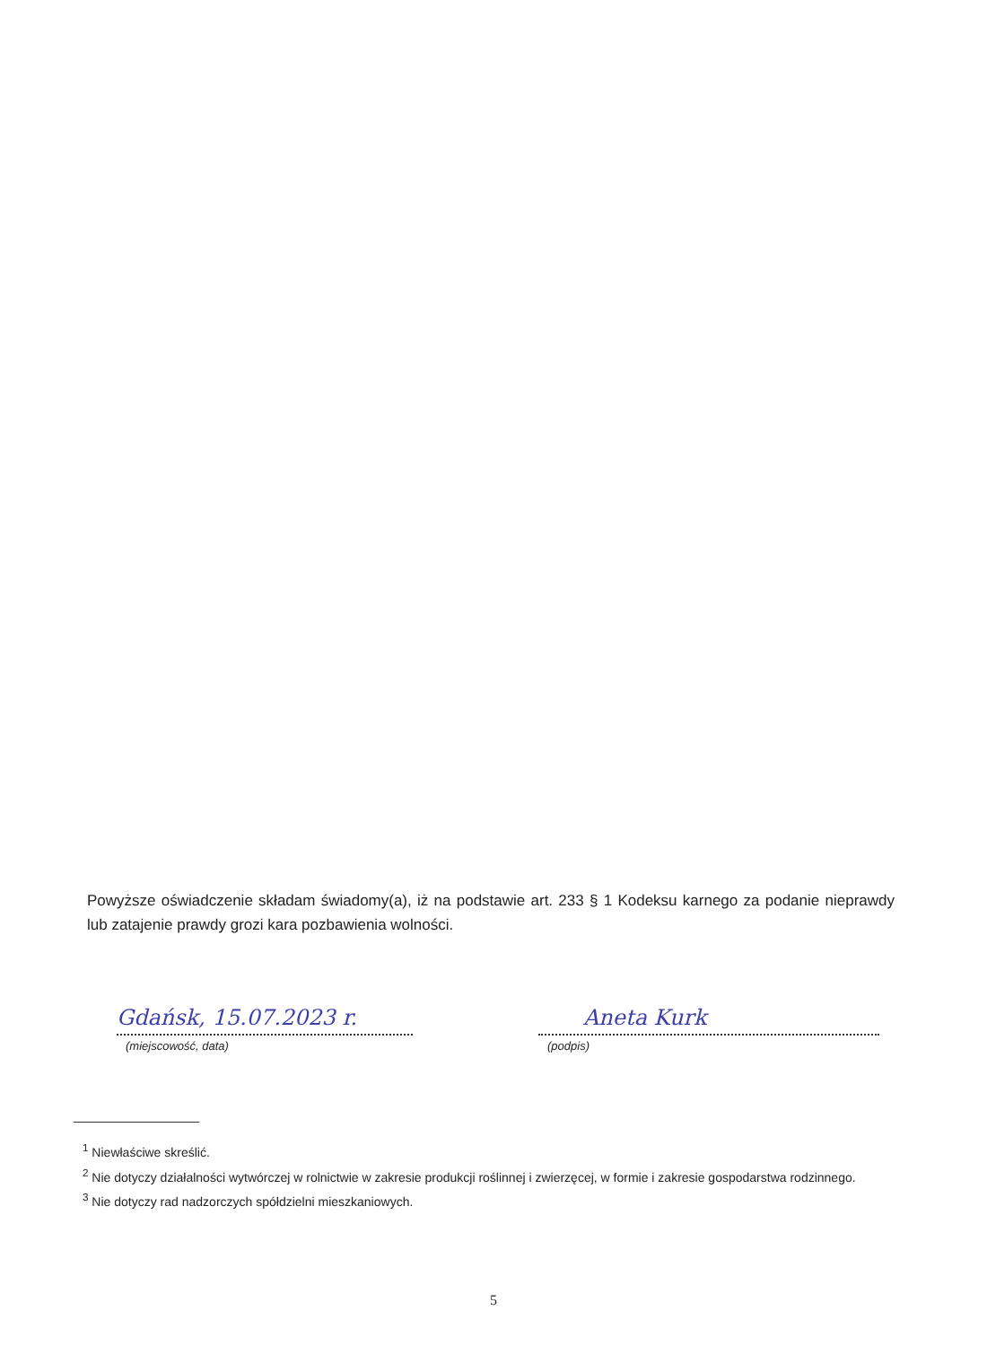Powyższe oświadczenie składam świadomy(a), iż na podstawie art. 233 § 1 Kodeksu karnego za podanie nieprawdy lub zatajenie prawdy grozi kara pozbawienia wolności.
Gdańsk, 15.07.2023 r.
(miejscowość, data)
Aneta Kurk
(podpis)
<sup>1</sup> Niewłaściwe skreślić.
<sup>2</sup> Nie dotyczy działalności wytwórczej w rolnictwie w zakresie produkcji roślinnej i zwierzęcej, w formie i zakresie gospodarstwa rodzinnego.
<sup>3</sup> Nie dotyczy rad nadzorczych spółdzielni mieszkaniowych.
5